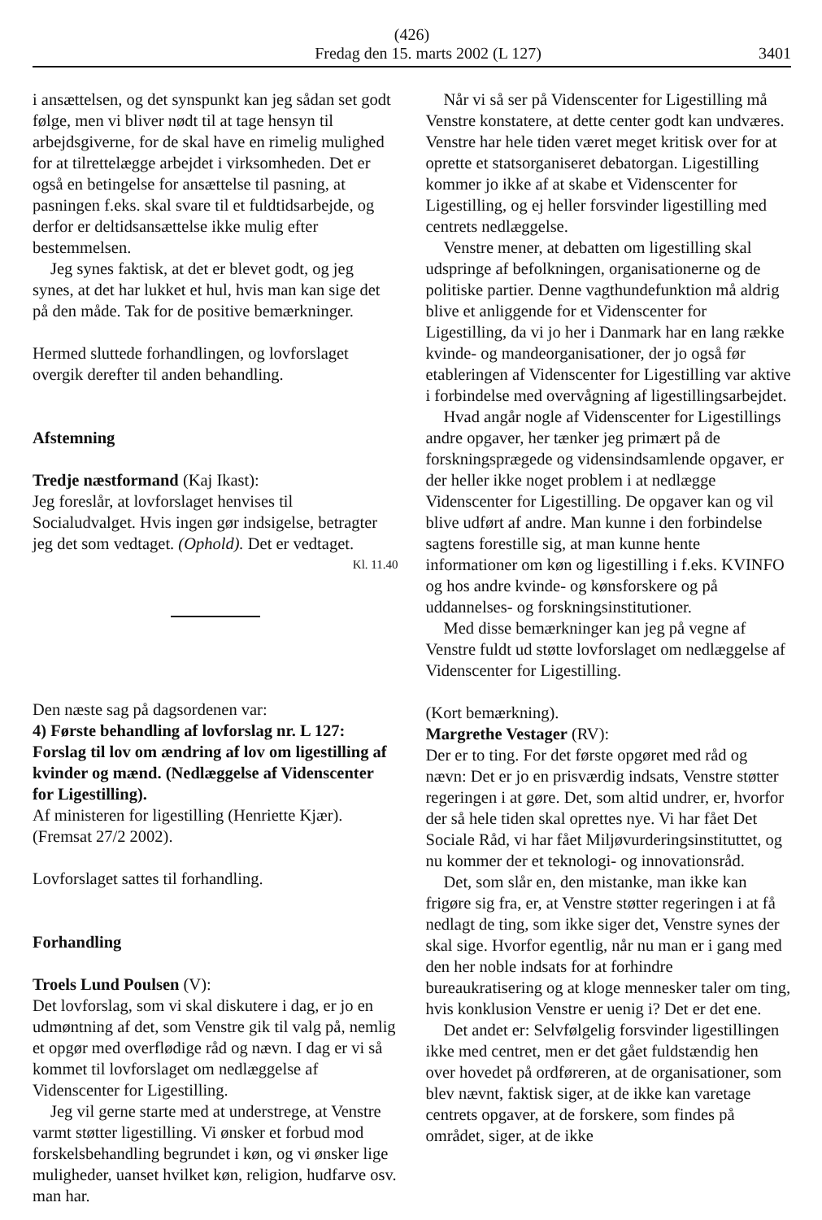(426)
Fredag den 15. marts 2002 (L 127) 3401
i ansættelsen, og det synspunkt kan jeg sådan set godt følge, men vi bliver nødt til at tage hensyn til arbejdsgiverne, for de skal have en rimelig mulighed for at tilrettelægge arbejdet i virksomheden. Det er også en betingelse for ansættelse til pasning, at pasningen f.eks. skal svare til et fuldtidsarbejde, og derfor er deltidsansættelse ikke mulig efter bestemmelsen.
Jeg synes faktisk, at det er blevet godt, og jeg synes, at det har lukket et hul, hvis man kan sige det på den måde. Tak for de positive bemærkninger.
Hermed sluttede forhandlingen, og lovforslaget overgik derefter til anden behandling.
Afstemning
Tredje næstformand (Kaj Ikast):
Jeg foreslår, at lovforslaget henvises til Socialudvalget. Hvis ingen gør indsigelse, betragter jeg det som vedtaget. (Ophold). Det er vedtaget.
Kl. 11.40
Den næste sag på dagsordenen var:
4) Første behandling af lovforslag nr. L 127: Forslag til lov om ændring af lov om ligestilling af kvinder og mænd. (Nedlæggelse af Videnscenter for Ligestilling).
Af ministeren for ligestilling (Henriette Kjær).
(Fremsat 27/2 2002).
Lovforslaget sattes til forhandling.
Forhandling
Troels Lund Poulsen (V):
Det lovforslag, som vi skal diskutere i dag, er jo en udmøntning af det, som Venstre gik til valg på, nemlig et opgør med overflødige råd og nævn. I dag er vi så kommet til lovforslaget om nedlæggelse af Videnscenter for Ligestilling.
Jeg vil gerne starte med at understrege, at Venstre varmt støtter ligestilling. Vi ønsker et forbud mod forskelsbehandling begrundet i køn, og vi ønsker lige muligheder, uanset hvilket køn, religion, hudfarve osv. man har.
Når vi så ser på Videnscenter for Ligestilling må Venstre konstatere, at dette center godt kan undværes. Venstre har hele tiden været meget kritisk over for at oprette et statsorganiseret debatorgan. Ligestilling kommer jo ikke af at skabe et Videnscenter for Ligestilling, og ej heller forsvinder ligestilling med centrets nedlæggelse.
Venstre mener, at debatten om ligestilling skal udspringe af befolkningen, organisationerne og de politiske partier. Denne vagthundefunktion må aldrig blive et anliggende for et Videnscenter for Ligestilling, da vi jo her i Danmark har en lang række kvinde- og mandeorganisationer, der jo også før etableringen af Videnscenter for Ligestilling var aktive i forbindelse med overvågning af ligestillingsarbejdet.
Hvad angår nogle af Videnscenter for Ligestillings andre opgaver, her tænker jeg primært på de forskningsprægede og vidensindsamlende opgaver, er der heller ikke noget problem i at nedlægge Videnscenter for Ligestilling. De opgaver kan og vil blive udført af andre. Man kunne i den forbindelse sagtens forestille sig, at man kunne hente informationer om køn og ligestilling i f.eks. KVINFO og hos andre kvinde- og kønsforskere og på uddannelses- og forskningsinstitutioner.
Med disse bemærkninger kan jeg på vegne af Venstre fuldt ud støtte lovforslaget om nedlæggelse af Videnscenter for Ligestilling.
(Kort bemærkning).
Margrethe Vestager (RV):
Der er to ting. For det første opgøret med råd og nævn: Det er jo en prisværdig indsats, Venstre støtter regeringen i at gøre. Det, som altid undrer, er, hvorfor der så hele tiden skal oprettes nye. Vi har fået Det Sociale Råd, vi har fået Miljøvurderingsinstituttet, og nu kommer der et teknologi- og innovationsråd.
Det, som slår en, den mistanke, man ikke kan frigøre sig fra, er, at Venstre støtter regeringen i at få nedlagt de ting, som ikke siger det, Venstre synes der skal sige. Hvorfor egentlig, når nu man er i gang med den her noble indsats for at forhindre bureaukratisering og at kloge mennesker taler om ting, hvis konklusion Venstre er uenig i? Det er det ene.
Det andet er: Selvfølgelig forsvinder ligestillingen ikke med centret, men er det gået fuldstændig hen over hovedet på ordføreren, at de organisationer, som blev nævnt, faktisk siger, at de ikke kan varetage centrets opgaver, at de forskere, som findes på området, siger, at de ikke